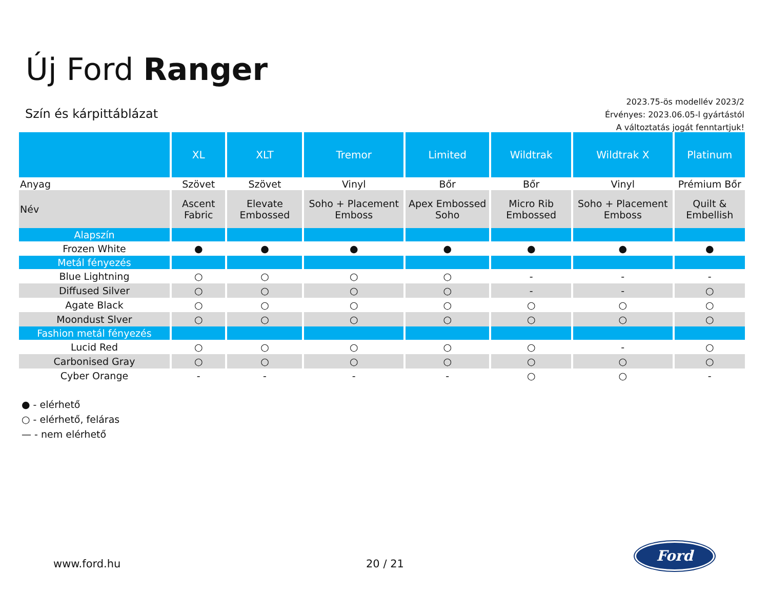Új Ford Ranger
Szín és kárpittáblázat
2023.75-ös modellév 2023/2
Érvényes: 2023.06.05-l gyártástól
A változtatás jogát fenntartjuk!
| | XL | XLT | Tremor | Limited | Wildtrak | Wildtrak X | Platinum |
| --- | --- | --- | --- | --- | --- | --- | --- |
| Anyag | Szövet | Szövet | Vinyl | Bőr | Bőr | Vinyl | Prémium Bőr |
| Név | Ascent Fabric | Elevate Embossed | Soho + Placement Emboss | Apex Embossed Soho | Micro Rib Embossed | Soho + Placement Emboss | Quilt & Embellish |
| Alapszín | | | | | | | |
| Frozen White | ● | ● | ● | ● | ● | ● | ● |
| Metál fényezés | | | | | | | |
| Blue Lightning | ○ | ○ | ○ | ○ | - | - | - |
| Diffused Silver | ○ | ○ | ○ | ○ | - | - | ○ |
| Agate Black | ○ | ○ | ○ | ○ | ○ | ○ | ○ |
| Moondust Slver | ○ | ○ | ○ | ○ | ○ | ○ | ○ |
| Fashion metál fényezés | | | | | | | |
| Lucid Red | ○ | ○ | ○ | ○ | ○ | - | ○ |
| Carbonised Gray | ○ | ○ | ○ | ○ | ○ | ○ | ○ |
| Cyber Orange | - | - | - | - | ○ | ○ | - |
● - elérhető
○ - elérhető, feláras
— - nem elérhető
www.ford.hu 20 / 21
Ford